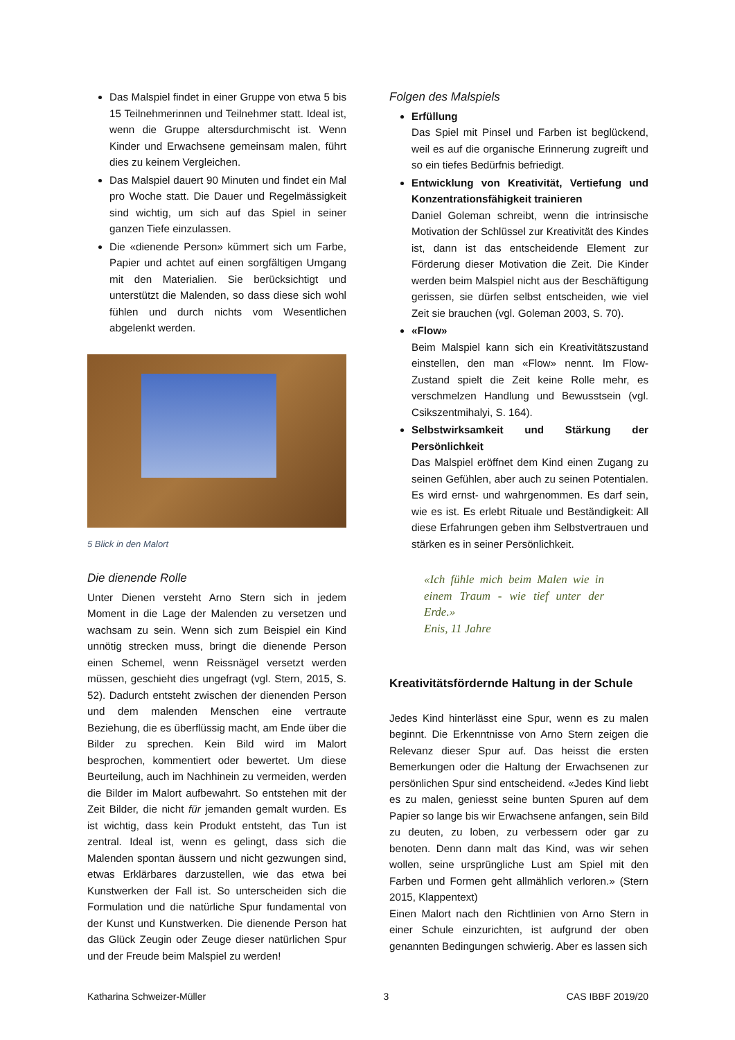Das Malspiel findet in einer Gruppe von etwa 5 bis 15 Teilnehmerinnen und Teilnehmer statt. Ideal ist, wenn die Gruppe altersdurchmischt ist. Wenn Kinder und Erwachsene gemeinsam malen, führt dies zu keinem Vergleichen.
Das Malspiel dauert 90 Minuten und findet ein Mal pro Woche statt. Die Dauer und Regelmässigkeit sind wichtig, um sich auf das Spiel in seiner ganzen Tiefe einzulassen.
Die «dienende Person» kümmert sich um Farbe, Papier und achtet auf einen sorgfältigen Umgang mit den Materialien. Sie berücksichtigt und unterstützt die Malenden, so dass diese sich wohl fühlen und durch nichts vom Wesentlichen abgelenkt werden.
5 Blick in den Malort
Die dienende Rolle
Unter Dienen versteht Arno Stern sich in jedem Moment in die Lage der Malenden zu versetzen und wachsam zu sein. Wenn sich zum Beispiel ein Kind unnötig strecken muss, bringt die dienende Person einen Schemel, wenn Reissnägel versetzt werden müssen, geschieht dies ungefragt (vgl. Stern, 2015, S. 52). Dadurch entsteht zwischen der dienenden Person und dem malenden Menschen eine vertraute Beziehung, die es überflüssig macht, am Ende über die Bilder zu sprechen. Kein Bild wird im Malort besprochen, kommentiert oder bewertet. Um diese Beurteilung, auch im Nachhinein zu vermeiden, werden die Bilder im Malort aufbewahrt. So entstehen mit der Zeit Bilder, die nicht für jemanden gemalt wurden. Es ist wichtig, dass kein Produkt entsteht, das Tun ist zentral. Ideal ist, wenn es gelingt, dass sich die Malenden spontan äussern und nicht gezwungen sind, etwas Erklärbares darzustellen, wie das etwa bei Kunstwerken der Fall ist. So unterscheiden sich die Formulation und die natürliche Spur fundamental von der Kunst und Kunstwerken. Die dienende Person hat das Glück Zeugin oder Zeuge dieser natürlichen Spur und der Freude beim Malspiel zu werden!
Folgen des Malspiels
Erfüllung
Das Spiel mit Pinsel und Farben ist beglückend, weil es auf die organische Erinnerung zugreift und so ein tiefes Bedürfnis befriedigt.
Entwicklung von Kreativität, Vertiefung und Konzentrationsfähigkeit trainieren
Daniel Goleman schreibt, wenn die intrinsische Motivation der Schlüssel zur Kreativität des Kindes ist, dann ist das entscheidende Element zur Förderung dieser Motivation die Zeit. Die Kinder werden beim Malspiel nicht aus der Beschäftigung gerissen, sie dürfen selbst entscheiden, wie viel Zeit sie brauchen (vgl. Goleman 2003, S. 70).
«Flow»
Beim Malspiel kann sich ein Kreativitätszustand einstellen, den man «Flow» nennt. Im Flow-Zustand spielt die Zeit keine Rolle mehr, es verschmelzen Handlung und Bewusstsein (vgl. Csikszentmihalyi, S. 164).
Selbstwirksamkeit und Stärkung der Persönlichkeit
Das Malspiel eröffnet dem Kind einen Zugang zu seinen Gefühlen, aber auch zu seinen Potentialen. Es wird ernst- und wahrgenommen. Es darf sein, wie es ist. Es erlebt Rituale und Beständigkeit: All diese Erfahrungen geben ihm Selbstvertrauen und stärken es in seiner Persönlichkeit.
«Ich fühle mich beim Malen wie in einem Traum - wie tief unter der Erde.»
Enis, 11 Jahre
Kreativitätsfördernde Haltung in der Schule
Jedes Kind hinterlässt eine Spur, wenn es zu malen beginnt. Die Erkenntnisse von Arno Stern zeigen die Relevanz dieser Spur auf. Das heisst die ersten Bemerkungen oder die Haltung der Erwachsenen zur persönlichen Spur sind entscheidend. «Jedes Kind liebt es zu malen, geniesst seine bunten Spuren auf dem Papier so lange bis wir Erwachsene anfangen, sein Bild zu deuten, zu loben, zu verbessern oder gar zu benoten. Denn dann malt das Kind, was wir sehen wollen, seine ursprüngliche Lust am Spiel mit den Farben und Formen geht allmählich verloren.» (Stern 2015, Klappentext)
Einen Malort nach den Richtlinien von Arno Stern in einer Schule einzurichten, ist aufgrund der oben genannten Bedingungen schwierig. Aber es lassen sich
Katharina Schweizer-Müller 3 CAS IBBF 2019/20